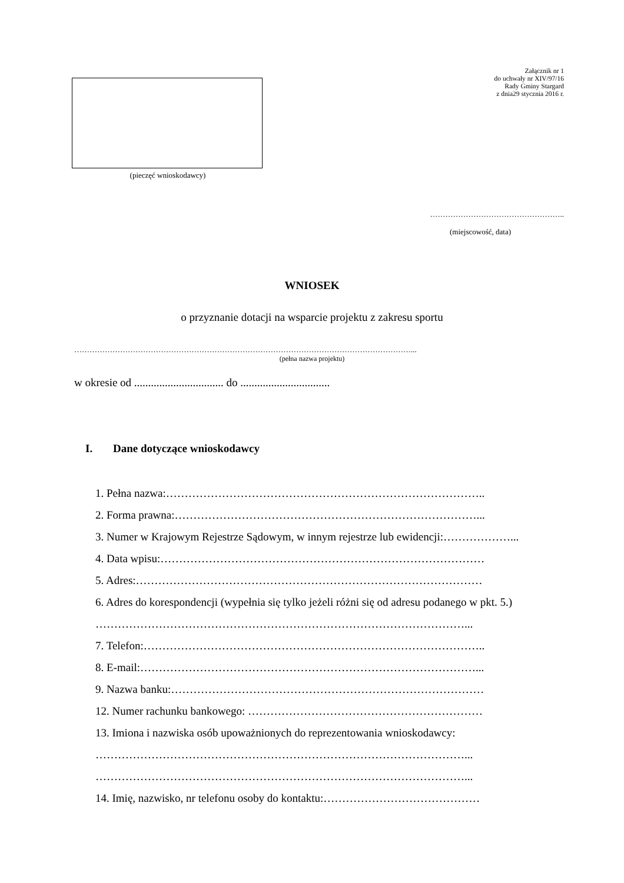(pieczęć wnioskodawcy)
Załącznik nr 1
do uchwały nr XIV/97/16
Rady Gminy Stargard
z dnia29 stycznia 2016 r.
……………………………………………..
(miejscowość, data)
WNIOSEK
o przyznanie dotacji na wsparcie projektu z zakresu sportu
……………………………………………………………………………………………………………………...
(pełna nazwa projektu)
w okresie od ................................ do ................................
I. Dane dotyczące wnioskodawcy
1. Pełna nazwa:…………………………………………………………………………..
2. Forma prawna:………………………………………………………………………...
3. Numer w Krajowym Rejestrze Sądowym, w innym rejestrze lub ewidencji:………………...
4. Data wpisu:……………………………………………………………………………
5. Adres:…………………………………………………………………………………
6. Adres do korespondencji (wypełnia się tylko jeżeli różni się od adresu podanego w pkt. 5.)
………………………………………………………………………………………...
7. Telefon:………………………………………………………………………………..
8. E-mail:………………………………………………………………………………...
9. Nazwa banku:…………………………………………………………………………
12. Numer rachunku bankowego: ………………………………………………………
13. Imiona i nazwiska osób upoważnionych do reprezentowania wnioskodawcy:
………………………………………………………………………………………...
………………………………………………………………………………………...
14. Imię, nazwisko, nr telefonu osoby do kontaktu:……………………………………